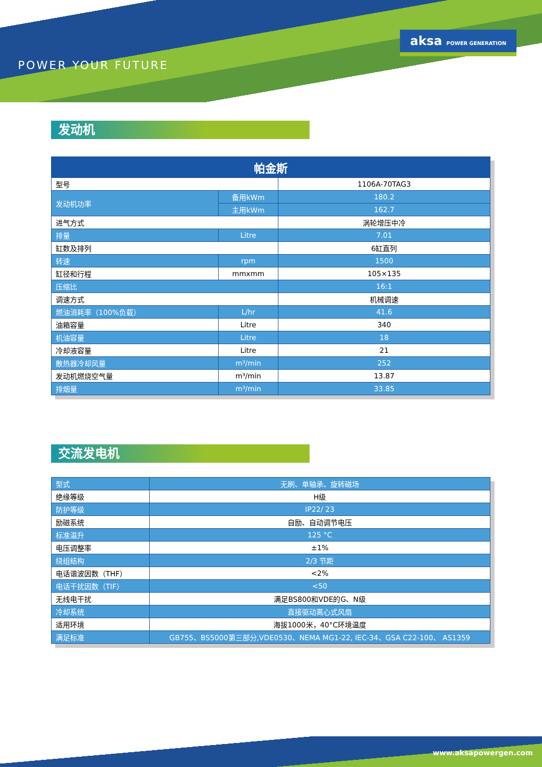POWER YOUR FUTURE
aksa POWER GENERATION
发动机
| 帕金斯 | | |
| --- | --- | --- |
| 型号 | | 1106A-70TAG3 |
| 发动机功率 | 备用kWm | 180.2 |
| | 主用kWm | 162.7 |
| 进气方式 | | 涡轮增压中冷 |
| 排量 | Litre | 7.01 |
| 缸数及排列 | | 6缸直列 |
| 转速 | rpm | 1500 |
| 缸径和行程 | mmxmm | 105×135 |
| 压缩比 | | 16:1 |
| 调速方式 | | 机械调速 |
| 燃油消耗率（100%负载） | L/hr | 41.6 |
| 油箱容量 | Litre | 340 |
| 机油容量 | Litre | 18 |
| 冷却液容量 | Litre | 21 |
| 散热器冷却风量 | m³/min | 252 |
| 发动机燃烧空气量 | m³/min | 13.87 |
| 排烟量 | m³/min | 33.85 |
交流发电机
| 型式 | 无刷、单轴承、旋转磁场 |
| 绝缘等级 | H级 |
| 防护等级 | IP22/ 23 |
| 励磁系统 | 自励、自动调节电压 |
| 标准温升 | 125 °C |
| 电压调整率 | ±1% |
| 绕组结构 | 2/3 节距 |
| 电话谐波因数（THF） | <2% |
| 电话干扰因数（TIF） | <50 |
| 无线电干扰 | 满足BS800和VDE的G、N级 |
| 冷却系统 | 直接驱动离心式风扇 |
| 适用环境 | 海拔1000米，40°C环境温度 |
| 满足标准 | GB755、BS5000第三部分,VDE0530、NEMA MG1-22, IEC-34、GSA C22-100、 AS1359 |
www.aksapowergen.com